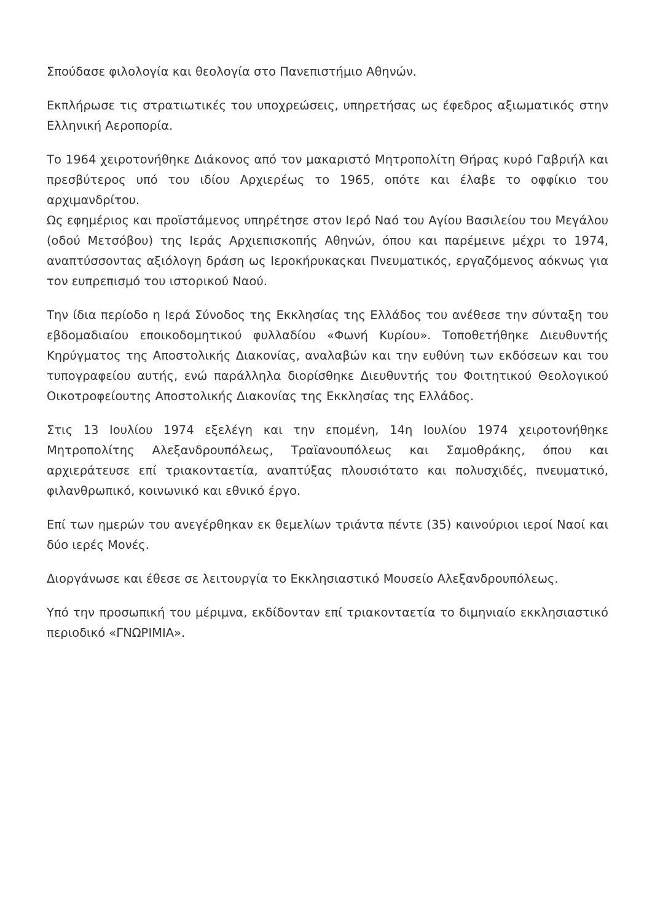Σπούδασε φιλολογία και θεολογία στο Πανεπιστήμιο Αθηνών.
Εκπλήρωσε τις στρατιωτικές του υποχρεώσεις, υπηρετήσας ως έφεδρος αξιωματικός στην Ελληνική Αεροπορία.
Το 1964 χειροτονήθηκε Διάκονος από τον μακαριστό Μητροπολίτη Θήρας κυρό Γαβριήλ και πρεσβύτερος υπό του ιδίου Αρχιερέως το 1965, οπότε και έλαβε το οφφίκιο του αρχιμανδρίτου.
Ως εφημέριος και προϊστάμενος υπηρέτησε στον Ιερό Ναό του Αγίου Βασιλείου του Μεγάλου (οδού Μετσόβου) της Ιεράς Αρχιεπισκοπής Αθηνών, όπου και παρέμεινε μέχρι το 1974, αναπτύσσοντας αξιόλογη δράση ως Ιεροκήρυκαςκαι Πνευματικός, εργαζόμενος αόκνως για τον ευπρεπισμό του ιστορικού Ναού.
Την ίδια περίοδο η Ιερά Σύνοδος της Εκκλησίας της Ελλάδος του ανέθεσε την σύνταξη του εβδομαδιαίου εποικοδομητικού φυλλαδίου «Φωνή Κυρίου». Τοποθετήθηκε Διευθυντής Κηρύγματος της Αποστολικής Διακονίας, αναλαβών και την ευθύνη των εκδόσεων και του τυπογραφείου αυτής, ενώ παράλληλα διορίσθηκε Διευθυντής του Φοιτητικού Θεολογικού Οικοτροφείουτης Αποστολικής Διακονίας της Εκκλησίας της Ελλάδος.
Στις 13 Ιουλίου 1974 εξελέγη και την επομένη, 14η Ιουλίου 1974 χειροτονήθηκε Μητροπολίτης Αλεξανδρουπόλεως, Τραϊανουπόλεως και Σαμοθράκης, όπου και αρχιεράτευσε επί τριακονταετία, αναπτύξας πλουσιότατο και πολυσχιδές, πνευματικό, φιλανθρωπικό, κοινωνικό και εθνικό έργο.
Επί των ημερών του ανεγέρθηκαν εκ θεμελίων τριάντα πέντε (35) καινούριοι ιεροί Ναοί και δύο ιερές Μονές.
Διοργάνωσε και έθεσε σε λειτουργία το Εκκλησιαστικό Μουσείο Αλεξανδρουπόλεως.
Υπό την προσωπική του μέριμνα, εκδίδονταν επί τριακονταετία το διμηνιαίο εκκλησιαστικό περιοδικό «ΓΝΩΡΙΜΙΑ».